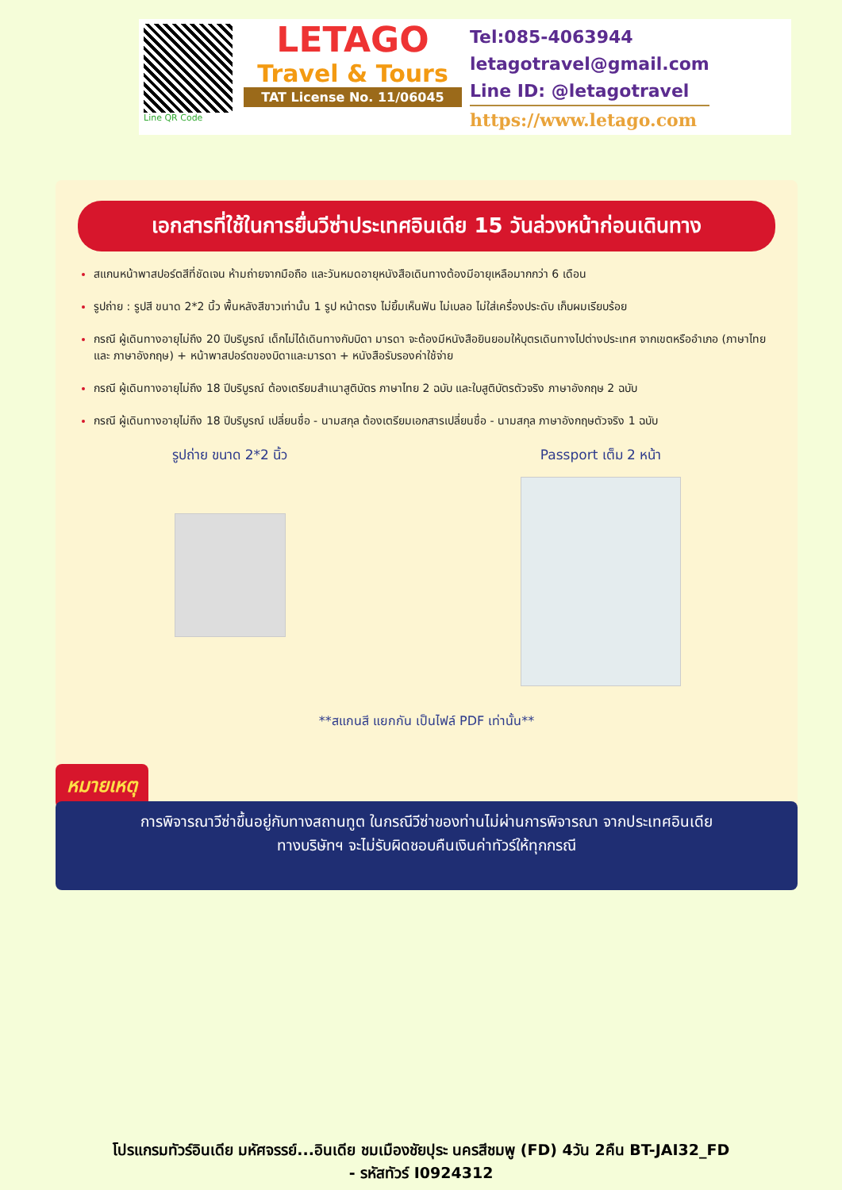Line QR Code
LETAGO
Travel & Tours
TAT License No. 11/06045
Tel:085-4063944
letagotravel@gmail.com
Line ID: @letagotravel
https://www.letago.com
เอกสารที่ใช้ในการยื่นวีซ่าประเทศอินเดีย 15 วันล่วงหน้าก่อนเดินทาง
สแกนหน้าพาสปอร์ตสีที่ชัดเจน ห้ามถ่ายจากมือถือ และวันหมดอายุหนังสือเดินทางต้องมีอายุเหลือมากกว่า 6 เดือน
รูปถ่าย : รูปสี ขนาด 2*2 นิ้ว พื้นหลังสีขาวเท่านั้น 1 รูป หน้าตรง ไม่ยิ้มเห็นฟัน ไม่เบลอ ไม่ใส่เครื่องประดับ เก็บผมเรียบร้อย
กรณี ผู้เดินทางอายุไม่ถึง 20 ปีบริบูรณ์ เด็กไม่ได้เดินทางกับบิดา มารดา จะต้องมีหนังสือยินยอมให้บุตรเดินทางไปต่างประเทศ จากเขตหรืออำเภอ (ภาษาไทย และ ภาษาอังกฤษ) + หน้าพาสปอร์ตของบิดาและมารดา + หนังสือรับรองค่าใช้จ่าย
กรณี ผู้เดินทางอายุไม่ถึง 18 ปีบริบูรณ์ ต้องเตรียมสำเนาสูติบัตร ภาษาไทย 2 ฉบับ และใบสูติบัตรตัวจริง ภาษาอังกฤษ 2 ฉบับ
กรณี ผู้เดินทางอายุไม่ถึง 18 ปีบริบูรณ์ เปลี่ยนชื่อ - นามสกุล ต้องเตรียมเอกสารเปลี่ยนชื่อ - นามสกุล ภาษาอังกฤษตัวจริง 1 ฉบับ
รูปถ่าย ขนาด 2*2 นิ้ว Passport เต็ม 2 หน้า
**สแกนสี แยกกัน เป็นไฟล์ PDF เท่านั้น**
หมายเหตุ
การพิจารณาวีซ่าขึ้นอยู่กับทางสถานทูต ในกรณีวีซ่าของท่านไม่ผ่านการพิจารณา จากประเทศอินเดีย
ทางบริษัทฯ จะไม่รับผิดชอบคืนเงินค่าทัวร์ให้ทุกกรณี
โปรแกรมทัวร์อินเดีย มหัศจรรย์...อินเดีย ชมเมืองชัยปุระ นครสีชมพู (FD) 4วัน 2คืน BT-JAI32_FD
- รหัสทัวร์ I0924312